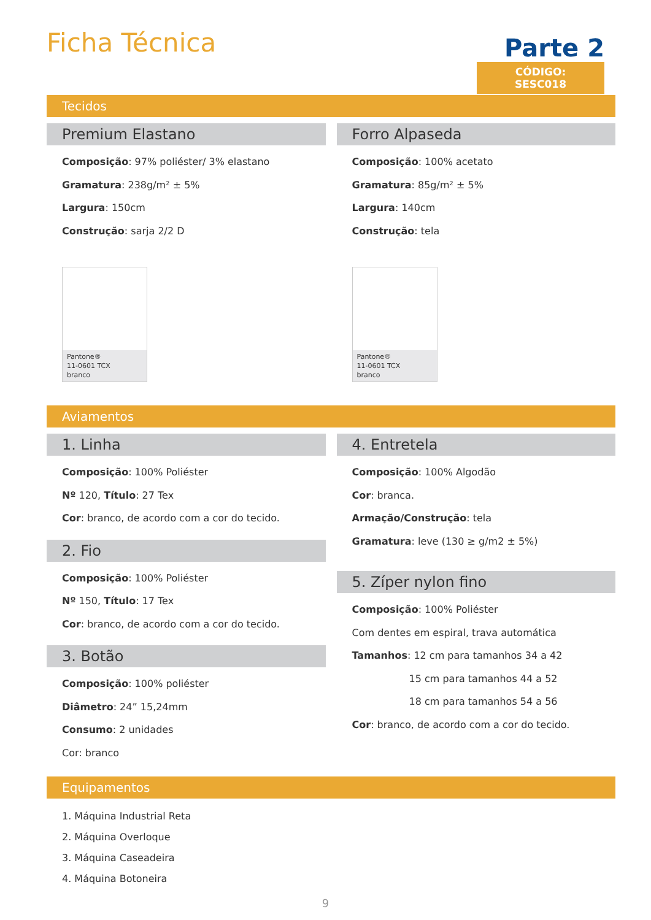Ficha Técnica
Parte 2
CÓDIGO: SESC018
Tecidos
Premium Elastano
Composição: 97% poliéster/ 3% elastano
Gramatura: 238g/m² ± 5%
Largura: 150cm
Construção: sarja 2/2 D
Pantone®
11-0601 TCX
branco
Forro Alpaseda
Composição: 100% acetato
Gramatura: 85g/m² ± 5%
Largura: 140cm
Construção: tela
Pantone®
11-0601 TCX
branco
Aviamentos
1. Linha
Composição: 100% Poliéster
Nº 120, Título: 27 Tex
Cor: branco, de acordo com a cor do tecido.
2. Fio
Composição: 100% Poliéster
Nº 150, Título: 17 Tex
Cor: branco, de acordo com a cor do tecido.
3. Botão
Composição: 100% poliéster
Diâmetro: 24” 15,24mm
Consumo: 2 unidades
Cor: branco
4. Entretela
Composição: 100% Algodão
Cor: branca.
Armação/Construção: tela
Gramatura: leve (130 ≥ g/m2 ± 5%)
5. Zíper nylon fino
Composição: 100% Poliéster
Com dentes em espiral, trava automática
Tamanhos: 12 cm para tamanhos 34 a 42
15 cm para tamanhos 44 a 52
18 cm para tamanhos 54 a 56
Cor: branco, de acordo com a cor do tecido.
Equipamentos
1. Máquina Industrial Reta
2. Máquina Overloque
3. Máquina Caseadeira
4. Máquina Botoneira
9